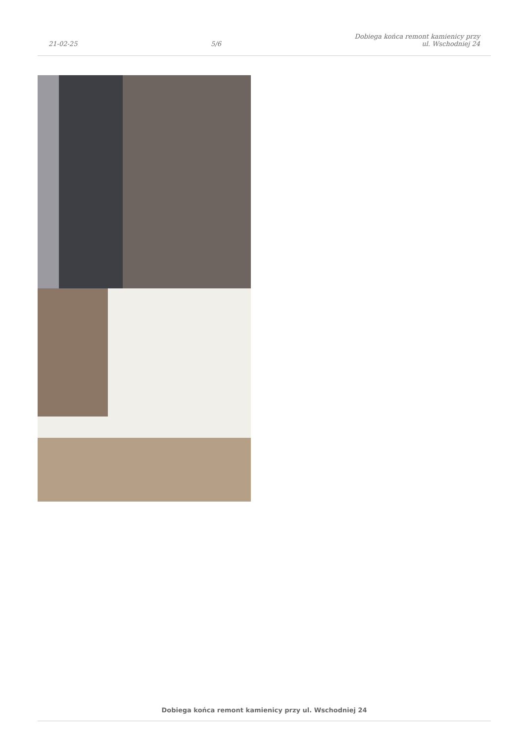21-02-25
5/6
Dobiega końca remont kamienicy przy
ul. Wschodniej 24
Dobiega końca remont kamienicy przy ul. Wschodniej 24